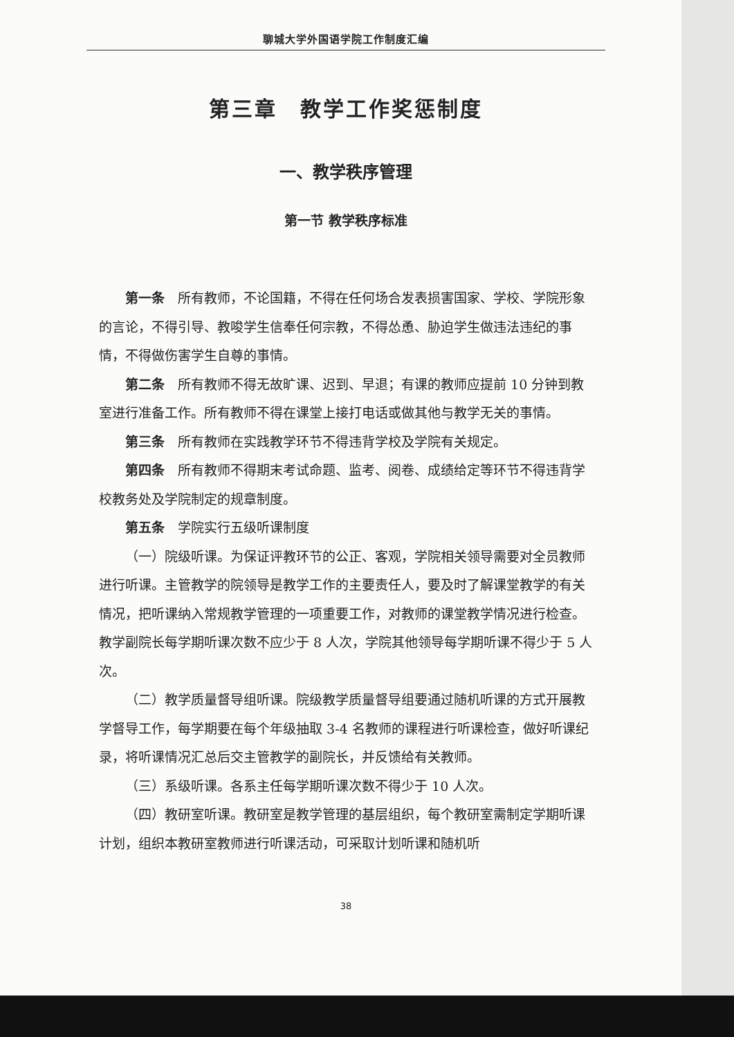聊城大学外国语学院工作制度汇编
第三章　教学工作奖惩制度
一、教学秩序管理
第一节 教学秩序标准
第一条　所有教师，不论国籍，不得在任何场合发表损害国家、学校、学院形象的言论，不得引导、教唆学生信奉任何宗教，不得怂恿、胁迫学生做违法违纪的事情，不得做伤害学生自尊的事情。
第二条　所有教师不得无故旷课、迟到、早退；有课的教师应提前 10 分钟到教室进行准备工作。所有教师不得在课堂上接打电话或做其他与教学无关的事情。
第三条　所有教师在实践教学环节不得违背学校及学院有关规定。
第四条　所有教师不得期末考试命题、监考、阅卷、成绩给定等环节不得违背学校教务处及学院制定的规章制度。
第五条　学院实行五级听课制度
（一）院级听课。为保证评教环节的公正、客观，学院相关领导需要对全员教师进行听课。主管教学的院领导是教学工作的主要责任人，要及时了解课堂教学的有关情况，把听课纳入常规教学管理的一项重要工作，对教师的课堂教学情况进行检查。教学副院长每学期听课次数不应少于 8 人次，学院其他领导每学期听课不得少于 5 人次。
（二）教学质量督导组听课。院级教学质量督导组要通过随机听课的方式开展教学督导工作，每学期要在每个年级抽取 3-4 名教师的课程进行听课检查，做好听课纪录，将听课情况汇总后交主管教学的副院长，并反馈给有关教师。
（三）系级听课。各系主任每学期听课次数不得少于 10 人次。
（四）教研室听课。教研室是教学管理的基层组织，每个教研室需制定学期听课计划，组织本教研室教师进行听课活动，可采取计划听课和随机听
38